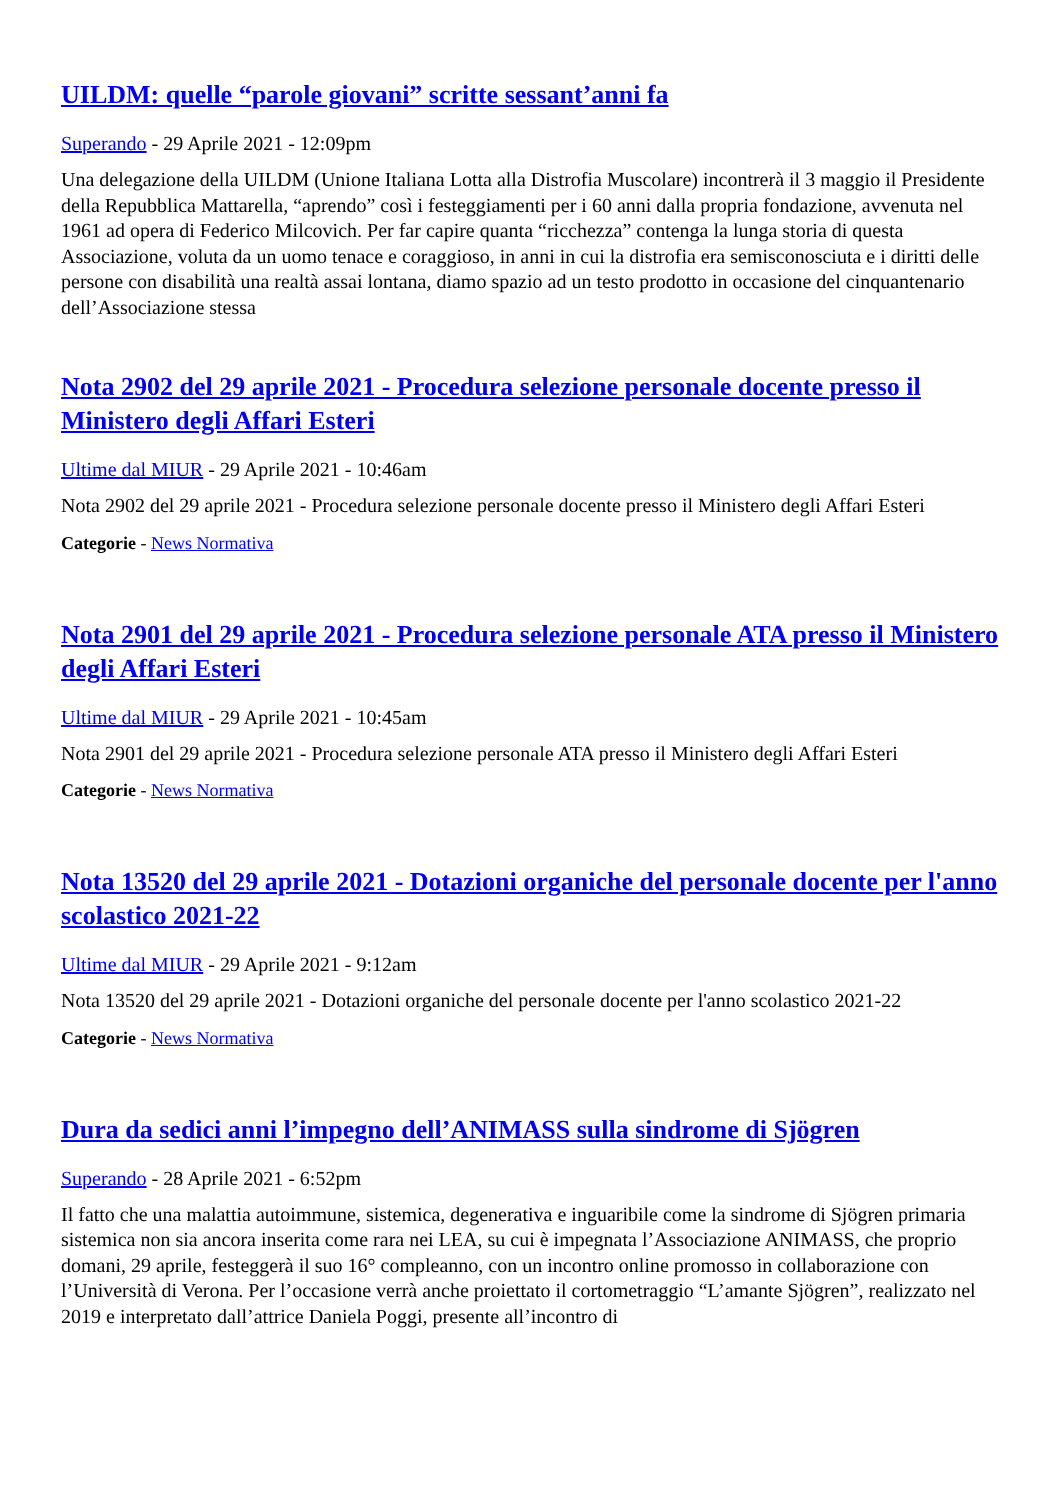UILDM: quelle “parole giovani” scritte sessant’anni fa
Superando - 29 Aprile 2021 - 12:09pm
Una delegazione della UILDM (Unione Italiana Lotta alla Distrofia Muscolare) incontrerà il 3 maggio il Presidente della Repubblica Mattarella, “aprendo” così i festeggiamenti per i 60 anni dalla propria fondazione, avvenuta nel 1961 ad opera di Federico Milcovich. Per far capire quanta “ricchezza” contenga la lunga storia di questa Associazione, voluta da un uomo tenace e coraggioso, in anni in cui la distrofia era semisconosciuta e i diritti delle persone con disabilità una realtà assai lontana, diamo spazio ad un testo prodotto in occasione del cinquantenario dell’Associazione stessa
Nota 2902 del 29 aprile 2021 - Procedura selezione personale docente presso il Ministero degli Affari Esteri
Ultime dal MIUR - 29 Aprile 2021 - 10:46am
Nota 2902 del 29 aprile 2021 - Procedura selezione personale docente presso il Ministero degli Affari Esteri
Categorie - News Normativa
Nota 2901 del 29 aprile 2021 - Procedura selezione personale ATA presso il Ministero degli Affari Esteri
Ultime dal MIUR - 29 Aprile 2021 - 10:45am
Nota 2901 del 29 aprile 2021 - Procedura selezione personale ATA presso il Ministero degli Affari Esteri
Categorie - News Normativa
Nota 13520 del 29 aprile 2021 - Dotazioni organiche del personale docente per l'anno scolastico 2021-22
Ultime dal MIUR - 29 Aprile 2021 - 9:12am
Nota 13520 del 29 aprile 2021 - Dotazioni organiche del personale docente per l'anno scolastico 2021-22
Categorie - News Normativa
Dura da sedici anni l’impegno dell’ANIMASS sulla sindrome di Sjögren
Superando - 28 Aprile 2021 - 6:52pm
Il fatto che una malattia autoimmune, sistemica, degenerativa e inguaribile come la sindrome di Sjögren primaria sistemica non sia ancora inserita come rara nei LEA, su cui è impegnata l’Associazione ANIMASS, che proprio domani, 29 aprile, festeggerà il suo 16° compleanno, con un incontro online promosso in collaborazione con l’Università di Verona. Per l’occasione verrà anche proiettato il cortometraggio “L’amante Sjögren”, realizzato nel 2019 e interpretato dall’attrice Daniela Poggi, presente all’incontro di